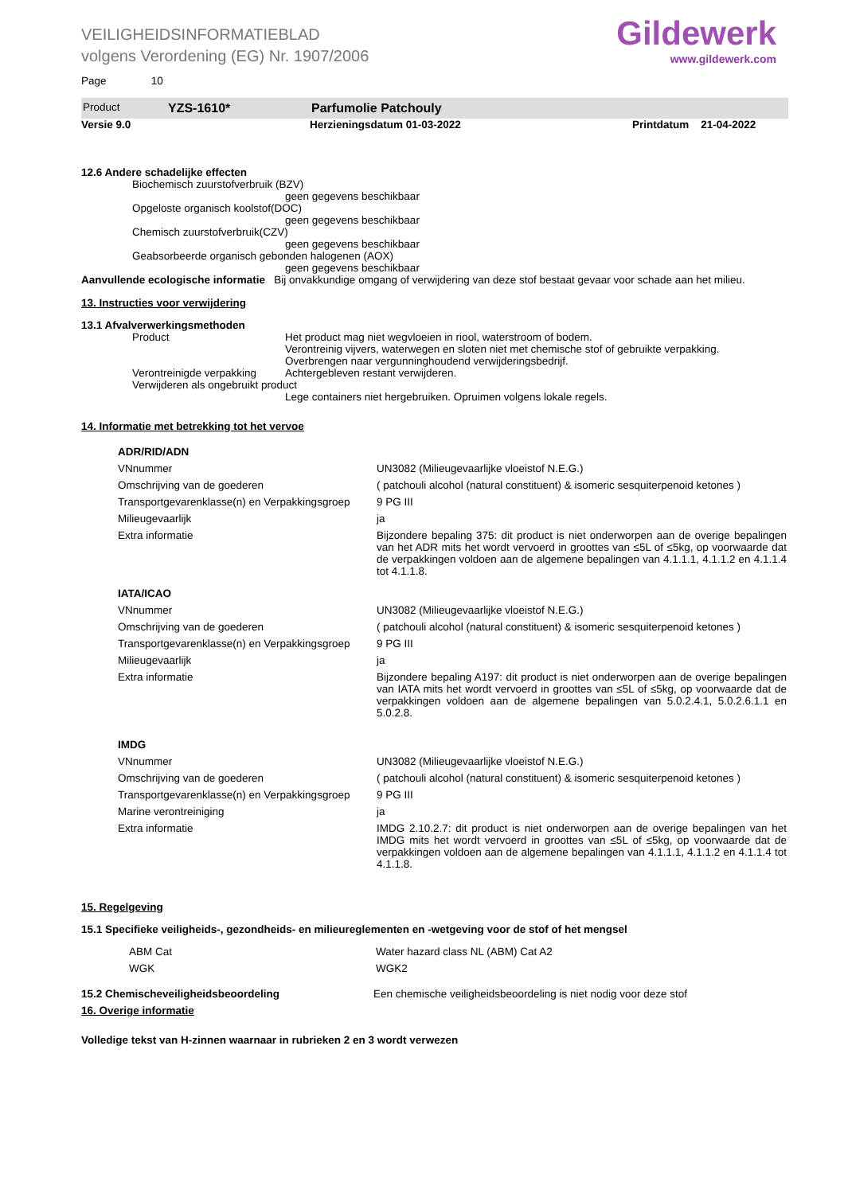VEILIGHEIDSINFORMATIEBLAD
volgens Verordening (EG) Nr. 1907/2006
Gildewerk
www.gildewerk.com
Page 10
Product YZS-1610* Parfumolie Patchouly
Versie 9.0 Herzieningsdatum 01-03-2022 Printdatum 21-04-2022
12.6 Andere schadelijke effecten
Biochemisch zuurstofverbruik (BZV)
geen gegevens beschikbaar
Opgeloste organisch koolstof(DOC)
geen gegevens beschikbaar
Chemisch zuurstofverbruik(CZV)
geen gegevens beschikbaar
Geabsorbeerde organisch gebonden halogenen (AOX)
geen gegevens beschikbaar
Aanvullende ecologische informatie Bij onvakkundige omgang of verwijdering van deze stof bestaat gevaar voor schade aan het milieu.
13. Instructies voor verwijdering
13.1 Afvalverwerkingsmethoden
Product Het product mag niet wegvloeien in riool, waterstroom of bodem.
Verontreinig vijvers, waterwegen en sloten niet met chemische stof of gebruikte verpakking.
Overbrengen naar vergunninghoudend verwijderingsbedrijf.
Verontreinigde verpakking Achtergebleven restant verwijderen.
Verwijderen als ongebruikt product
Lege containers niet hergebruiken. Opruimen volgens lokale regels.
14. Informatie met betrekking tot het vervoe
| ADR/RID/ADN | |
| VNnummer | UN3082 (Milieugevaarlijke vloeistof N.E.G.) |
| Omschrijving van de goederen | ( patchouli alcohol (natural constituent) & isomeric sesquiterpenoid ketones ) |
| Transportgevarenklasse(n) en Verpakkingsgroep | 9 PG III |
| Milieugevaarlijk | ja |
| Extra informatie | Bijzondere bepaling 375: dit product is niet onderworpen aan de overige bepalingen van het ADR mits het wordt vervoerd in groottes van ≤5L of ≤5kg, op voorwaarde dat de verpakkingen voldoen aan de algemene bepalingen van 4.1.1.1, 4.1.1.2 en 4.1.1.4 tot 4.1.1.8. |
| IATA/ICAO | |
| VNnummer | UN3082 (Milieugevaarlijke vloeistof N.E.G.) |
| Omschrijving van de goederen | ( patchouli alcohol (natural constituent) & isomeric sesquiterpenoid ketones ) |
| Transportgevarenklasse(n) en Verpakkingsgroep | 9 PG III |
| Milieugevaarlijk | ja |
| Extra informatie | Bijzondere bepaling A197: dit product is niet onderworpen aan de overige bepalingen van IATA mits het wordt vervoerd in groottes van ≤5L of ≤5kg, op voorwaarde dat de verpakkingen voldoen aan de algemene bepalingen van 5.0.2.4.1, 5.0.2.6.1.1 en 5.0.2.8. |
| IMDG | |
| VNnummer | UN3082 (Milieugevaarlijke vloeistof N.E.G.) |
| Omschrijving van de goederen | ( patchouli alcohol (natural constituent) & isomeric sesquiterpenoid ketones ) |
| Transportgevarenklasse(n) en Verpakkingsgroep | 9 PG III |
| Marine verontreiniging | ja |
| Extra informatie | IMDG 2.10.2.7: dit product is niet onderworpen aan de overige bepalingen van het IMDG mits het wordt vervoerd in groottes van ≤5L of ≤5kg, op voorwaarde dat de verpakkingen voldoen aan de algemene bepalingen van 4.1.1.1, 4.1.1.2 en 4.1.1.4 tot 4.1.1.8. |
15. Regelgeving
15.1 Specifieke veiligheids-, gezondheids- en milieureglementen en -wetgeving voor de stof of het mengsel
| ABM Cat | Water hazard class NL (ABM) Cat A2 |
| WGK | WGK2 |
15.2 Chemischeveiligheidsbeoordeling Een chemische veiligheidsbeoordeling is niet nodig voor deze stof
16. Overige informatie
Volledige tekst van H-zinnen waarnaar in rubrieken 2 en 3 wordt verwezen